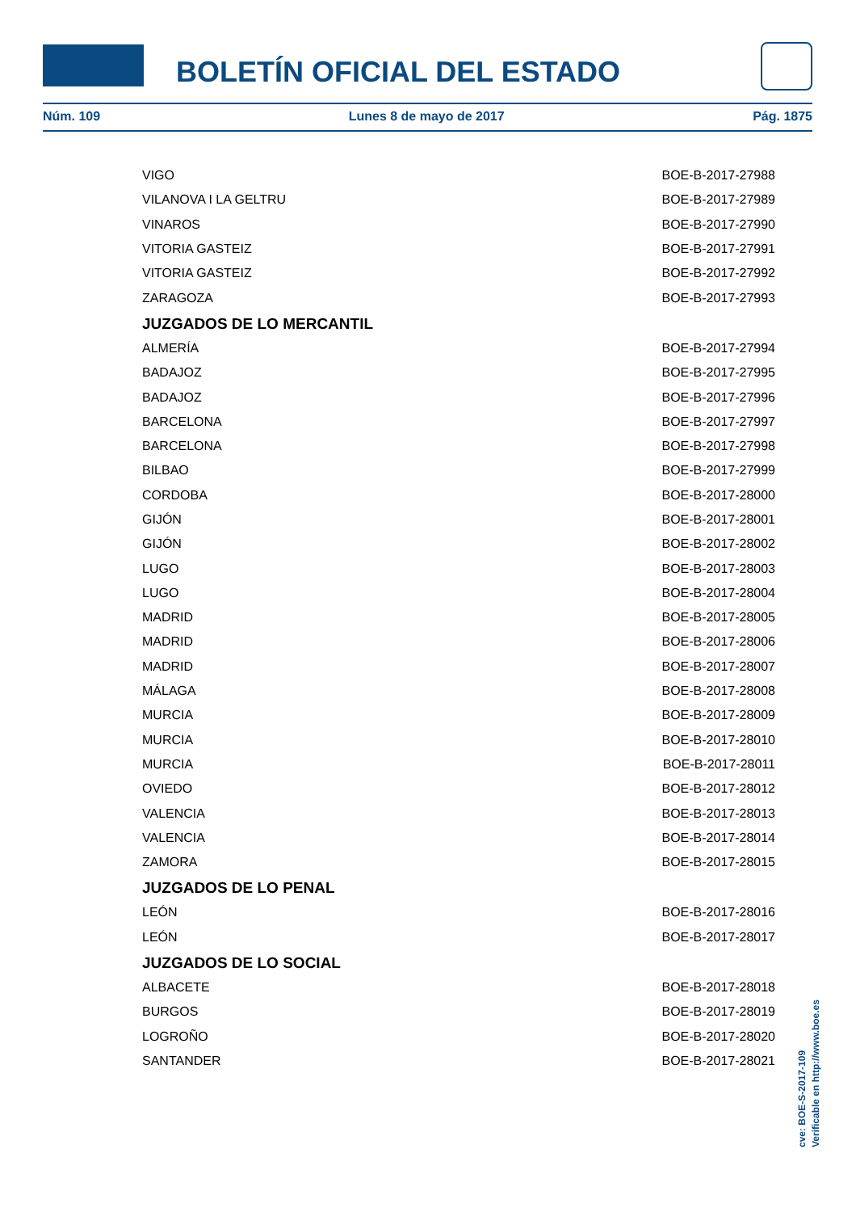BOLETÍN OFICIAL DEL ESTADO
Núm. 109 Lunes 8 de mayo de 2017 Pág. 1875
| VIGO | BOE-B-2017-27988 |
| VILANOVA I LA GELTRU | BOE-B-2017-27989 |
| VINAROS | BOE-B-2017-27990 |
| VITORIA GASTEIZ | BOE-B-2017-27991 |
| VITORIA GASTEIZ | BOE-B-2017-27992 |
| ZARAGOZA | BOE-B-2017-27993 |
JUZGADOS DE LO MERCANTIL
| ALMERÍA | BOE-B-2017-27994 |
| BADAJOZ | BOE-B-2017-27995 |
| BADAJOZ | BOE-B-2017-27996 |
| BARCELONA | BOE-B-2017-27997 |
| BARCELONA | BOE-B-2017-27998 |
| BILBAO | BOE-B-2017-27999 |
| CORDOBA | BOE-B-2017-28000 |
| GIJÓN | BOE-B-2017-28001 |
| GIJÓN | BOE-B-2017-28002 |
| LUGO | BOE-B-2017-28003 |
| LUGO | BOE-B-2017-28004 |
| MADRID | BOE-B-2017-28005 |
| MADRID | BOE-B-2017-28006 |
| MADRID | BOE-B-2017-28007 |
| MÁLAGA | BOE-B-2017-28008 |
| MURCIA | BOE-B-2017-28009 |
| MURCIA | BOE-B-2017-28010 |
| MURCIA | BOE-B-2017-28011 |
| OVIEDO | BOE-B-2017-28012 |
| VALENCIA | BOE-B-2017-28013 |
| VALENCIA | BOE-B-2017-28014 |
| ZAMORA | BOE-B-2017-28015 |
JUZGADOS DE LO PENAL
| LEÓN | BOE-B-2017-28016 |
| LEÓN | BOE-B-2017-28017 |
JUZGADOS DE LO SOCIAL
| ALBACETE | BOE-B-2017-28018 |
| BURGOS | BOE-B-2017-28019 |
| LOGROÑO | BOE-B-2017-28020 |
| SANTANDER | BOE-B-2017-28021 |
cve: BOE-S-2017-109
Verificable en http://www.boe.es